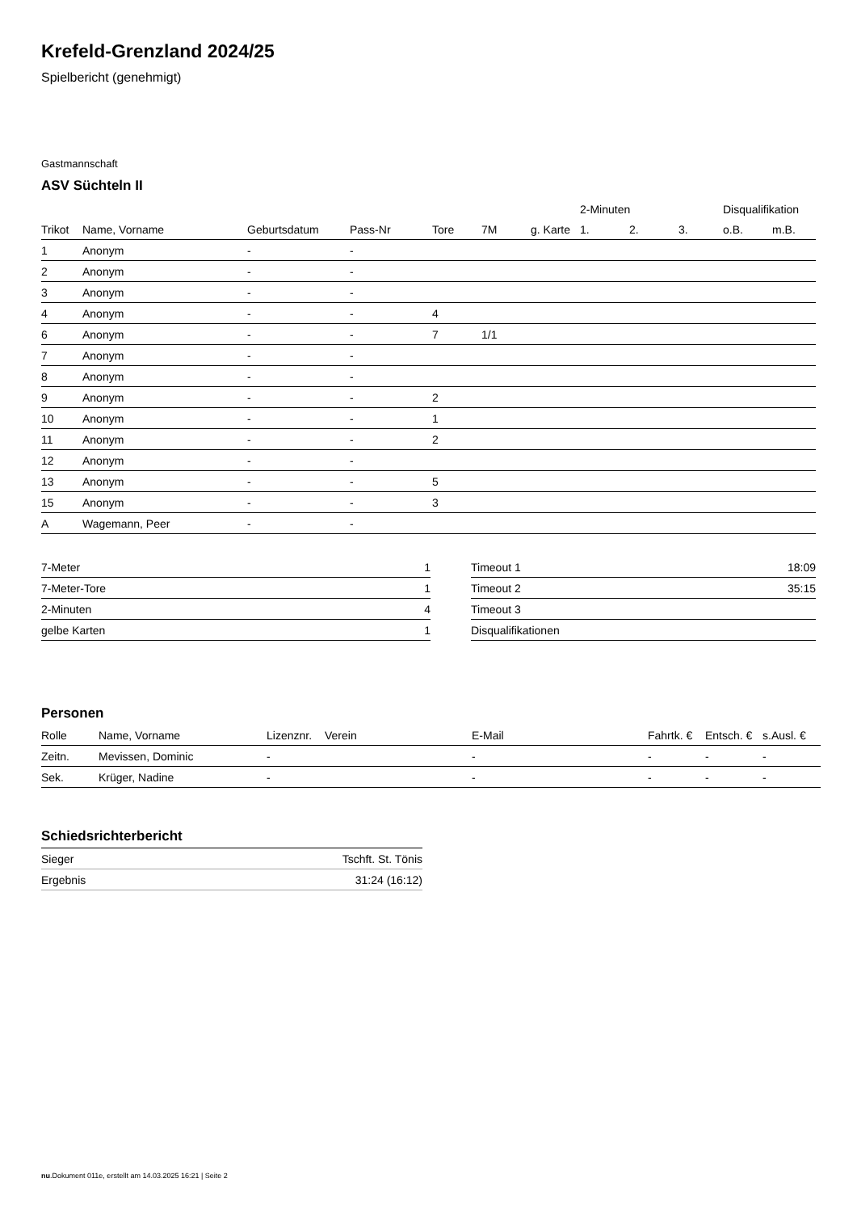Krefeld-Grenzland 2024/25
Spielbericht (genehmigt)
Gastmannschaft
ASV Süchteln II
| | | | | | | | 2-Minuten | | | Disqualifikation | |
| --- | --- | --- | --- | --- | --- | --- | --- | --- | --- | --- | --- |
| Trikot | Name, Vorname | Geburtsdatum | Pass-Nr | Tore | 7M | g. Karte | 1. | 2. | 3. | o.B. | m.B. |
| 1 | Anonym | - | - | | | | | | | | |
| 2 | Anonym | - | - | | | | | | | | |
| 3 | Anonym | - | - | | | | | | | | |
| 4 | Anonym | - | - | 4 | | | | | | | |
| 6 | Anonym | - | - | 7 | 1/1 | | | | | | |
| 7 | Anonym | - | - | | | | | | | | |
| 8 | Anonym | - | - | | | | | | | | |
| 9 | Anonym | - | - | 2 | | | | | | | |
| 10 | Anonym | - | - | 1 | | | | | | | |
| 11 | Anonym | - | - | 2 | | | | | | | |
| 12 | Anonym | - | - | | | | | | | | |
| 13 | Anonym | - | - | 5 | | | | | | | |
| 15 | Anonym | - | - | 3 | | | | | | | |
| A | Wagemann, Peer | - | - | | | | | | | | |
| 7-Meter | 1 |
| 7-Meter-Tore | 1 |
| 2-Minuten | 4 |
| gelbe Karten | 1 |
| Timeout 1 | 18:09 |
| Timeout 2 | 35:15 |
| Timeout 3 | |
| Disqualifikationen | |
Personen
| Rolle | Name, Vorname | Lizenznr. | Verein | E-Mail | Fahrtk. € | Entsch. € | s.Ausl. € |
| --- | --- | --- | --- | --- | --- | --- | --- |
| Zeitn. | Mevissen, Dominic | - | | - | - | - | - |
| Sek. | Krüger, Nadine | - | | - | - | - | - |
Schiedsrichterbericht
| Sieger | Tschft. St. Tönis |
| Ergebnis | 31:24 (16:12) |
nu.Dokument 011e, erstellt am 14.03.2025 16:21 | Seite 2